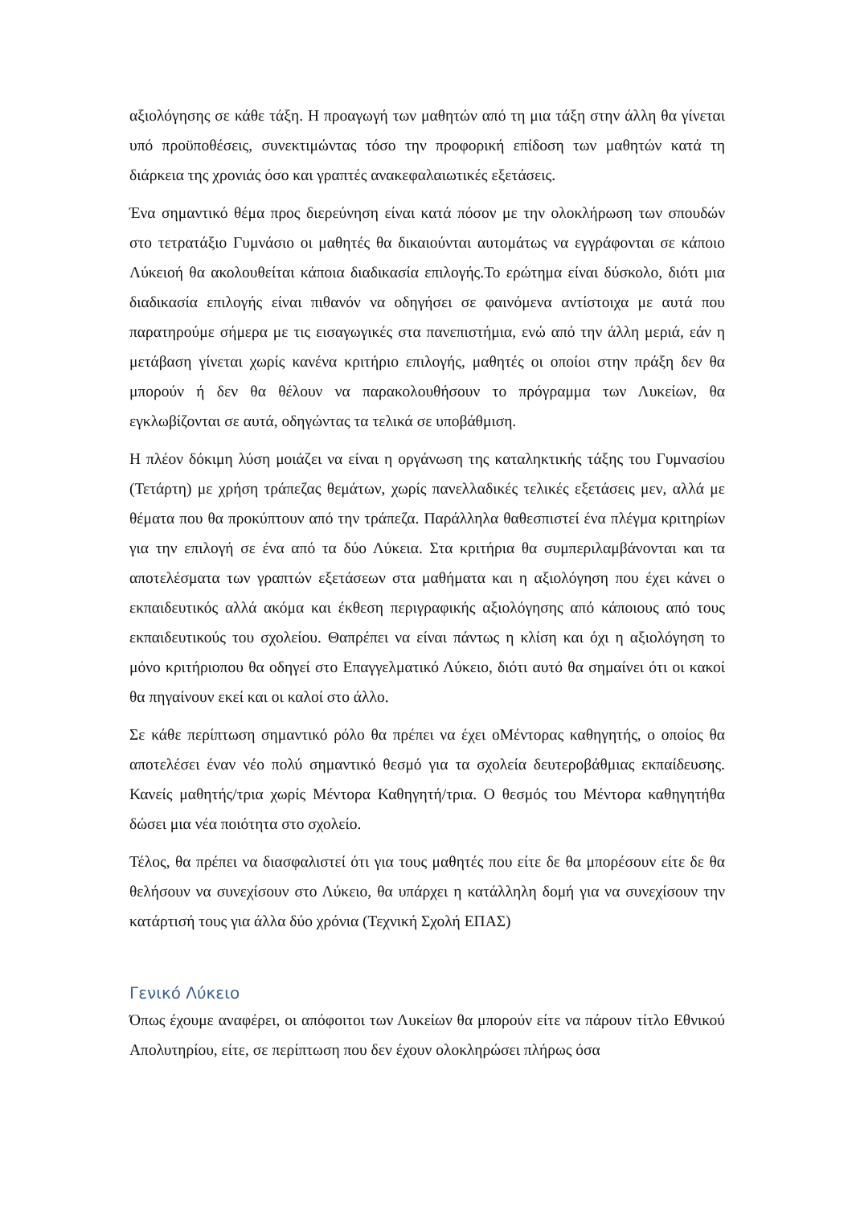αξιολόγησης σε κάθε τάξη. Η προαγωγή των μαθητών από τη μια τάξη στην άλλη θα γίνεται υπό προϋποθέσεις, συνεκτιμώντας τόσο την προφορική επίδοση των μαθητών κατά τη διάρκεια της χρονιάς όσο και γραπτές ανακεφαλαιωτικές εξετάσεις.
Ένα σημαντικό θέμα προς διερεύνηση είναι κατά πόσον με την ολοκλήρωση των σπουδών στο τετρατάξιο Γυμνάσιο οι μαθητές θα δικαιούνται αυτομάτως να εγγράφονται σε κάποιο Λύκειοή θα ακολουθείται κάποια διαδικασία επιλογής.Το ερώτημα είναι δύσκολο, διότι μια διαδικασία επιλογής είναι πιθανόν να οδηγήσει σε φαινόμενα αντίστοιχα με αυτά που παρατηρούμε σήμερα με τις εισαγωγικές στα πανεπιστήμια, ενώ από την άλλη μεριά, εάν η μετάβαση γίνεται χωρίς κανένα κριτήριο επιλογής, μαθητές οι οποίοι στην πράξη δεν θα μπορούν ή δεν θα θέλουν να παρακολουθήσουν το πρόγραμμα των Λυκείων, θα εγκλωβίζονται σε αυτά, οδηγώντας τα τελικά σε υποβάθμιση.
Η πλέον δόκιμη λύση μοιάζει να είναι η οργάνωση της καταληκτικής τάξης του Γυμνασίου (Τετάρτη) με χρήση τράπεζας θεμάτων, χωρίς πανελλαδικές τελικές εξετάσεις μεν, αλλά με θέματα που θα προκύπτουν από την τράπεζα. Παράλληλα θαθεσπιστεί ένα πλέγμα κριτηρίων για την επιλογή σε ένα από τα δύο Λύκεια. Στα κριτήρια θα συμπεριλαμβάνονται και τα αποτελέσματα των γραπτών εξετάσεων στα μαθήματα και η αξιολόγηση που έχει κάνει ο εκπαιδευτικός αλλά ακόμα και έκθεση περιγραφικής αξιολόγησης από κάποιους από τους εκπαιδευτικούς του σχολείου. Θαπρέπει να είναι πάντως η κλίση και όχι η αξιολόγηση το μόνο κριτήριοπου θα οδηγεί στο Επαγγελματικό Λύκειο, διότι αυτό θα σημαίνει ότι οι κακοί θα πηγαίνουν εκεί και οι καλοί στο άλλο.
Σε κάθε περίπτωση σημαντικό ρόλο θα πρέπει να έχει οΜέντορας καθηγητής, ο οποίος θα αποτελέσει έναν νέο πολύ σημαντικό θεσμό για τα σχολεία δευτεροβάθμιας εκπαίδευσης. Κανείς μαθητής/τρια χωρίς Μέντορα Καθηγητή/τρια. Ο θεσμός του Μέντορα καθηγητήθα δώσει μια νέα ποιότητα στο σχολείο.
Τέλος, θα πρέπει να διασφαλιστεί ότι για τους μαθητές που είτε δε θα μπορέσουν είτε δε θα θελήσουν να συνεχίσουν στο Λύκειο, θα υπάρχει η κατάλληλη δομή για να συνεχίσουν την κατάρτισή τους για άλλα δύο χρόνια (Τεχνική Σχολή ΕΠΑΣ)
Γενικό Λύκειο
Όπως έχουμε αναφέρει, οι απόφοιτοι των Λυκείων θα μπορούν είτε να πάρουν τίτλο Εθνικού Απολυτηρίου, είτε, σε περίπτωση που δεν έχουν ολοκληρώσει πλήρως όσα